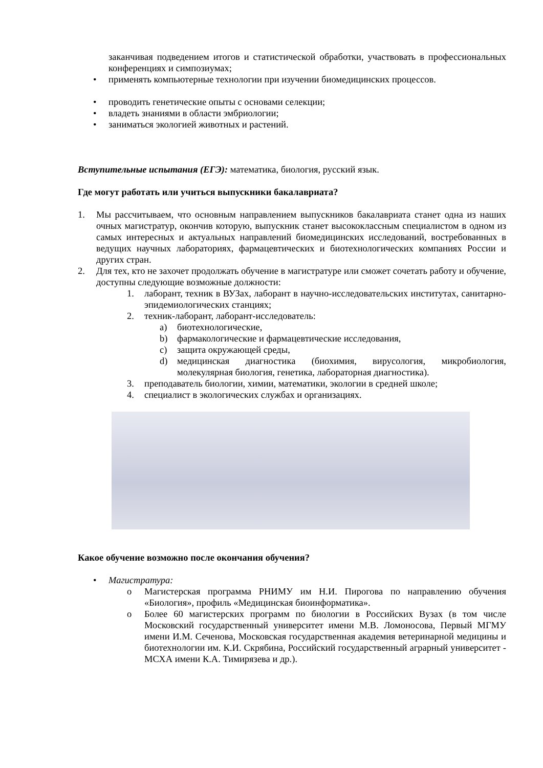заканчивая подведением итогов и статистической обработки, участвовать в профессиональных конференциях и симпозиумах;
• применять компьютерные технологии при изучении биомедицинских процессов.
• проводить генетические опыты с основами селекции;
• владеть знаниями в области эмбриологии;
• заниматься экологией животных и растений.
Вступительные испытания (ЕГЭ): математика, биология, русский язык.
Где могут работать или учиться выпускники бакалавриата?
1. Мы рассчитываем, что основным направлением выпускников бакалавриата станет одна из наших очных магистратур, окончив которую, выпускник станет высококлассным специалистом в одном из самых интересных и актуальных направлений биомедицинских исследований, востребованных в ведущих научных лабораториях, фармацевтических и биотехнологических компаниях России и других стран.
2. Для тех, кто не захочет продолжать обучение в магистратуре или сможет сочетать работу и обучение, доступны следующие возможные должности:
1. лаборант, техник в ВУЗах, лаборант в научно-исследовательских институтах, санитарно-эпидемиологических станциях;
2. техник-лаборант, лаборант-исследователь:
a) биотехнологические,
b) фармакологические и фармацевтические исследования,
c) защита окружающей среды,
d) медицинская диагностика (биохимия, вирусология, микробиология, молекулярная биология, генетика, лабораторная диагностика).
3. преподаватель биологии, химии, математики, экологии в средней школе;
4. специалист в экологических службах и организациях.
Какое обучение возможно после окончания обучения?
• Магистратура:
o Магистерская программа РНИМУ им Н.И. Пирогова по направлению обучения «Биология», профиль «Медицинская биоинформатика».
o Более 60 магистерских программ по биологии в Российских Вузах (в том числе Московский государственный университет имени М.В. Ломоносова, Первый МГМУ имени И.М. Сеченова, Московская государственная академия ветеринарной медицины и биотехнологии им. К.И. Скрябина, Российский государственный аграрный университет - МСХА имени К.А. Тимирязева и др.).